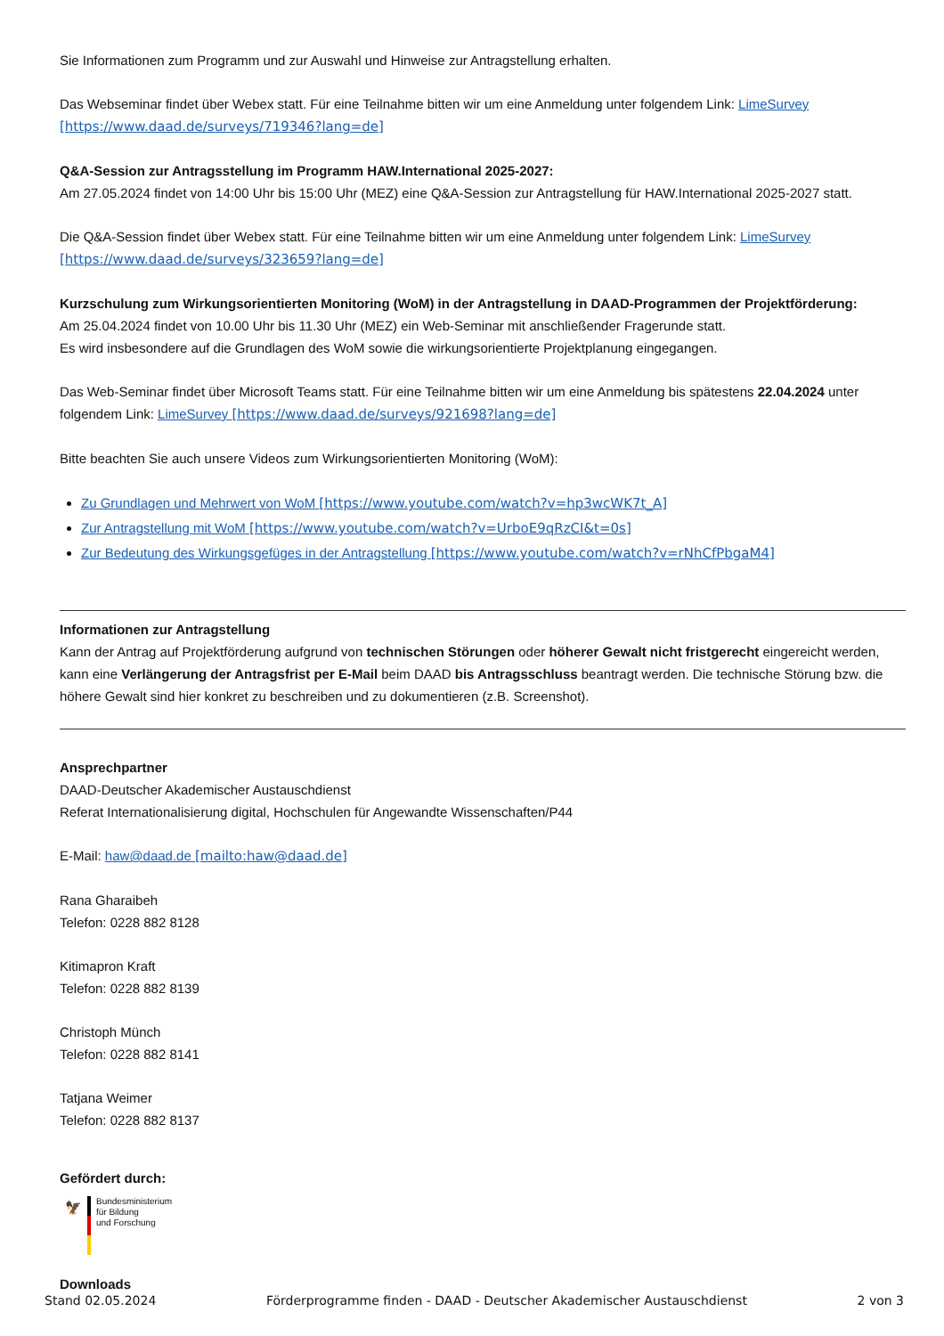Sie Informationen zum Programm und zur Auswahl und Hinweise zur Antragstellung erhalten.
Das Webseminar findet über Webex statt. Für eine Teilnahme bitten wir um eine Anmeldung unter folgendem Link: LimeSurvey [https://www.daad.de/surveys/719346?lang=de]
Q&A-Session zur Antragsstellung im Programm HAW.International 2025-2027:
Am 27.05.2024 findet von 14:00 Uhr bis 15:00 Uhr (MEZ) eine Q&A-Session zur Antragstellung für HAW.International 2025-2027 statt.
Die Q&A-Session findet über Webex statt. Für eine Teilnahme bitten wir um eine Anmeldung unter folgendem Link: LimeSurvey [https://www.daad.de/surveys/323659?lang=de]
Kurzschulung zum Wirkungsorientierten Monitoring (WoM) in der Antragstellung in DAAD-Programmen der Projektförderung:
Am 25.04.2024 findet von 10.00 Uhr bis 11.30 Uhr (MEZ) ein Web-Seminar mit anschließender Fragerunde statt.
Es wird insbesondere auf die Grundlagen des WoM sowie die wirkungsorientierte Projektplanung eingegangen.
Das Web-Seminar findet über Microsoft Teams statt. Für eine Teilnahme bitten wir um eine Anmeldung bis spätestens 22.04.2024 unter folgendem Link: LimeSurvey [https://www.daad.de/surveys/921698?lang=de]
Bitte beachten Sie auch unsere Videos zum Wirkungsorientierten Monitoring (WoM):
Zu Grundlagen und Mehrwert von WoM [https://www.youtube.com/watch?v=hp3wcWK7t_A]
Zur Antragstellung mit WoM [https://www.youtube.com/watch?v=UrboE9qRzCI&t=0s]
Zur Bedeutung des Wirkungsgefüges in der Antragstellung [https://www.youtube.com/watch?v=rNhCfPbgaM4]
Informationen zur Antragstellung
Kann der Antrag auf Projektförderung aufgrund von technischen Störungen oder höherer Gewalt nicht fristgerecht eingereicht werden, kann eine Verlängerung der Antragsfrist per E-Mail beim DAAD bis Antragsschluss beantragt werden. Die technische Störung bzw. die höhere Gewalt sind hier konkret zu beschreiben und zu dokumentieren (z.B. Screenshot).
Ansprechpartner
DAAD-Deutscher Akademischer Austauschdienst
Referat Internationalisierung digital, Hochschulen für Angewandte Wissenschaften/P44
E-Mail: haw@daad.de [mailto:haw@daad.de]
Rana Gharaibeh
Telefon: 0228 882 8128
Kitimapron Kraft
Telefon: 0228 882 8139
Christoph Münch
Telefon: 0228 882 8141
Tatjana Weimer
Telefon: 0228 882 8137
Gefördert durch:
🦅
Bundesministerium
für Bildung
und Forschung
Downloads
Stand 02.05.2024 Förderprogramme finden - DAAD - Deutscher Akademischer Austauschdienst 2 von 3